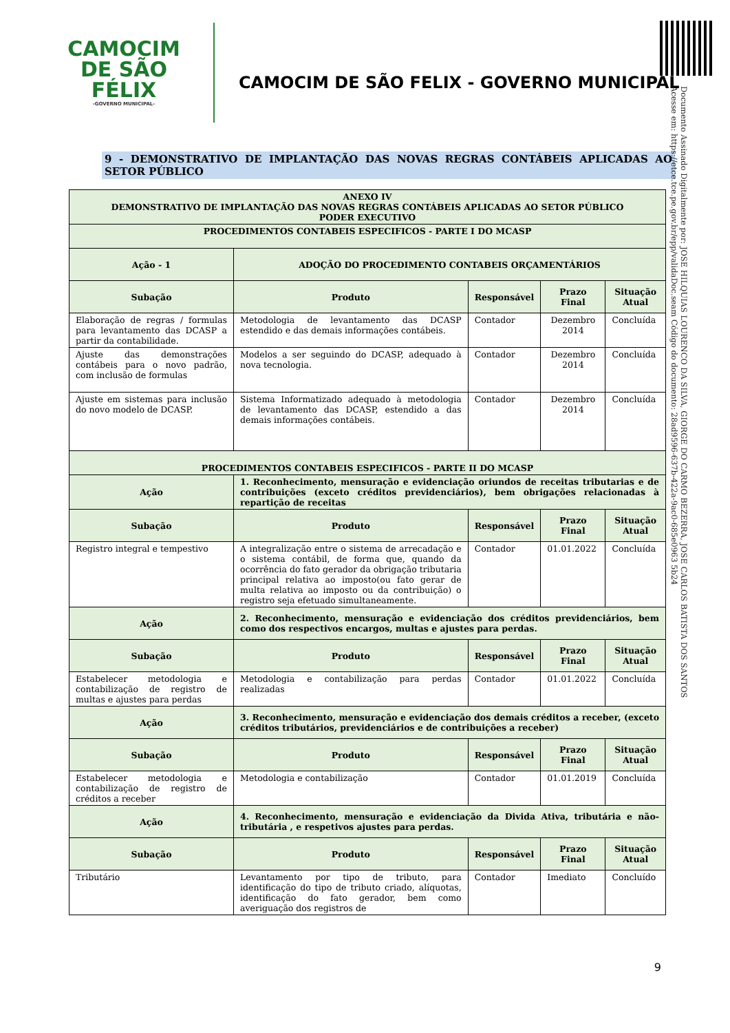Documento Assinado Digitalmente por: JOSE HILQUIAS LOURENCO DA SILVA, GIORGE DO CARMO BEZERRA, JOSE CARLOS BATISTA DOS SANTOS
Acesse em: https://etce.tce.pe.gov.br/epp/validaDoc.seam Código do documento: 28ad9596-637b-422a-9ac0-685e0963 5b24
CAMOCIM
DE SÃO FÉLIX
-GOVERNO MUNICIPAL-
CAMOCIM DE SÃO FELIX - GOVERNO MUNICIPAL
9 - DEMONSTRATIVO DE IMPLANTAÇÃO DAS NOVAS REGRAS CONTÁBEIS APLICADAS AO SETOR PÚBLICO
| ANEXO IV DEMONSTRATIVO DE IMPLANTAÇÃO DAS NOVAS REGRAS CONTÁBEIS APLICADAS AO SETOR PÚBLICO PODER EXECUTIVO | | | | |
| --- | --- | --- | --- | --- |
| PROCEDIMENTOS CONTABEIS ESPECIFICOS - PARTE I DO MCASP | | | | |
| Ação - 1 | ADOÇÃO DO PROCEDIMENTO CONTABEIS ORÇAMENTÁRIOS | | | |
| Subação | Produto | Responsável | Prazo Final | Situação Atual |
| Elaboração de regras / formulas para levantamento das DCASP a partir da contabilidade. | Metodologia de levantamento das DCASP estendido e das demais informações contábeis. | Contador | Dezembro 2014 | Concluída |
| Ajuste das demonstrações contábeis para o novo padrão, com inclusão de formulas | Modelos a ser seguindo do DCASP, adequado à nova tecnologia. | Contador | Dezembro 2014 | Concluída |
| Ajuste em sistemas para inclusão do novo modelo de DCASP. | Sistema Informatizado adequado à metodologia de levantamento das DCASP, estendido a das demais informações contábeis. | Contador | Dezembro 2014 | Concluída |
| PROCEDIMENTOS CONTABEIS ESPECIFICOS - PARTE II DO MCASP | | | | |
| Ação | 1. Reconhecimento, mensuração e evidenciação oriundos de receitas tributarias e de contribuições (exceto créditos previdenciários), bem obrigações relacionadas à repartição de receitas | | | |
| Subação | Produto | Responsável | Prazo Final | Situação Atual |
| Registro integral e tempestivo | A integralização entre o sistema de arrecadação e o sistema contábil, de forma que, quando da ocorrência do fato gerador da obrigação tributaria principal relativa ao imposto(ou fato gerar de multa relativa ao imposto ou da contribuição) o registro seja efetuado simultaneamente. | Contador | 01.01.2022 | Concluída |
| Ação | 2. Reconhecimento, mensuração e evidenciação dos créditos previdenciários, bem como dos respectivos encargos, multas e ajustes para perdas. | | | |
| Subação | Produto | Responsável | Prazo Final | Situação Atual |
| Estabelecer metodologia e contabilização de registro de multas e ajustes para perdas | Metodologia e contabilização para perdas realizadas | Contador | 01.01.2022 | Concluída |
| Ação | 3. Reconhecimento, mensuração e evidenciação dos demais créditos a receber, (exceto créditos tributários, previdenciários e de contribuições a receber) | | | |
| Subação | Produto | Responsável | Prazo Final | Situação Atual |
| Estabelecer metodologia e contabilização de registro de créditos a receber | Metodologia e contabilização | Contador | 01.01.2019 | Concluída |
| Ação | 4. Reconhecimento, mensuração e evidenciação da Divida Ativa, tributária e não-tributária , e respetivos ajustes para perdas. | | | |
| Subação | Produto | Responsável | Prazo Final | Situação Atual |
| Tributário | Levantamento por tipo de tributo, para identificação do tipo de tributo criado, alíquotas, identificação do fato gerador, bem como averiguação dos registros de | Contador | Imediato | Concluído |
9